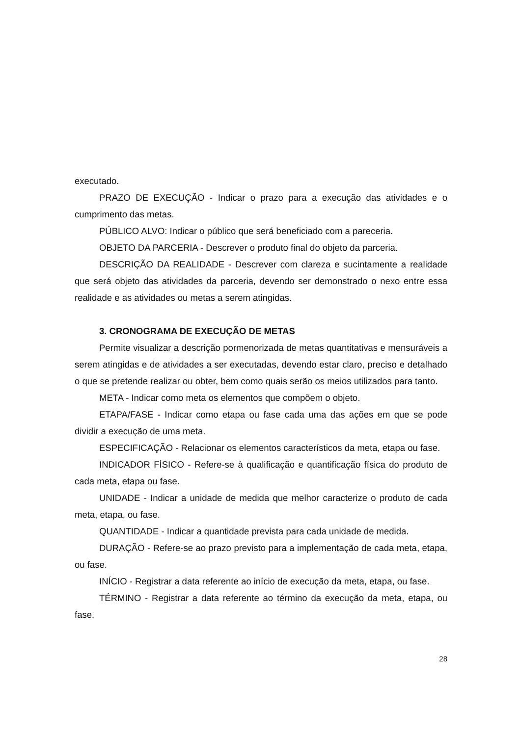executado.
PRAZO DE EXECUÇÃO - Indicar o prazo para a execução das atividades e o cumprimento das metas.
PÚBLICO ALVO: Indicar o público que será beneficiado com a pareceria.
OBJETO DA PARCERIA - Descrever o produto final do objeto da parceria.
DESCRIÇÃO DA REALIDADE - Descrever com clareza e sucintamente a realidade que será objeto das atividades da parceria, devendo ser demonstrado o nexo entre essa realidade e as atividades ou metas a serem atingidas.
3. CRONOGRAMA DE EXECUÇÃO DE METAS
Permite visualizar a descrição pormenorizada de metas quantitativas e mensuráveis a serem atingidas e de atividades a ser executadas, devendo estar claro, preciso e detalhado o que se pretende realizar ou obter, bem como quais serão os meios utilizados para tanto.
META - Indicar como meta os elementos que compõem o objeto.
ETAPA/FASE - Indicar como etapa ou fase cada uma das ações em que se pode dividir a execução de uma meta.
ESPECIFICAÇÃO - Relacionar os elementos característicos da meta, etapa ou fase.
INDICADOR FÍSICO - Refere-se à qualificação e quantificação física do produto de cada meta, etapa ou fase.
UNIDADE - Indicar a unidade de medida que melhor caracterize o produto de cada meta, etapa, ou fase.
QUANTIDADE - Indicar a quantidade prevista para cada unidade de medida.
DURAÇÃO - Refere-se ao prazo previsto para a implementação de cada meta, etapa, ou fase.
INÍCIO - Registrar a data referente ao início de execução da meta, etapa, ou fase.
TÉRMINO - Registrar a data referente ao término da execução da meta, etapa, ou fase.
28